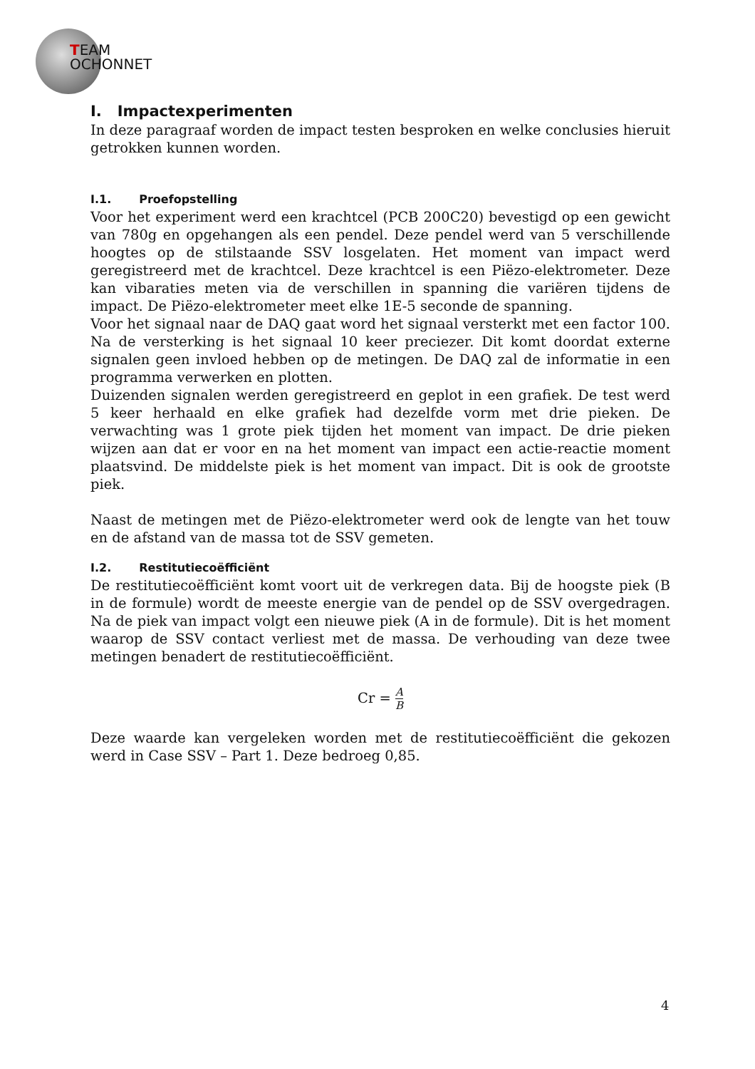TEAM
OCHONNET
I. Impactexperimenten
In deze paragraaf worden de impact testen besproken en welke conclusies hieruit getrokken kunnen worden.
I.1. Proefopstelling
Voor het experiment werd een krachtcel (PCB 200C20) bevestigd op een gewicht van 780g en opgehangen als een pendel. Deze pendel werd van 5 verschillende hoogtes op de stilstaande SSV losgelaten. Het moment van impact werd geregistreerd met de krachtcel. Deze krachtcel is een Piëzo-elektrometer. Deze kan vibaraties meten via de verschillen in spanning die variëren tijdens de impact. De Piëzo-elektrometer meet elke 1E-5 seconde de spanning.
Voor het signaal naar de DAQ gaat word het signaal versterkt met een factor 100. Na de versterking is het signaal 10 keer preciezer. Dit komt doordat externe signalen geen invloed hebben op de metingen. De DAQ zal de informatie in een programma verwerken en plotten.
Duizenden signalen werden geregistreerd en geplot in een grafiek. De test werd 5 keer herhaald en elke grafiek had dezelfde vorm met drie pieken. De verwachting was 1 grote piek tijden het moment van impact. De drie pieken wijzen aan dat er voor en na het moment van impact een actie-reactie moment plaatsvind. De middelste piek is het moment van impact. Dit is ook de grootste piek.
Naast de metingen met de Piëzo-elektrometer werd ook de lengte van het touw en de afstand van de massa tot de SSV gemeten.
I.2. Restitutiecoëfficiënt
De restitutiecoëfficiënt komt voort uit de verkregen data. Bij de hoogste piek (B in de formule) wordt de meeste energie van de pendel op de SSV overgedragen. Na de piek van impact volgt een nieuwe piek (A in de formule). Dit is het moment waarop de SSV contact verliest met de massa. De verhouding van deze twee metingen benadert de restitutiecoëfficiënt.
Cr = A B
Deze waarde kan vergeleken worden met de restitutiecoëfficiënt die gekozen werd in Case SSV – Part 1. Deze bedroeg 0,85.
4